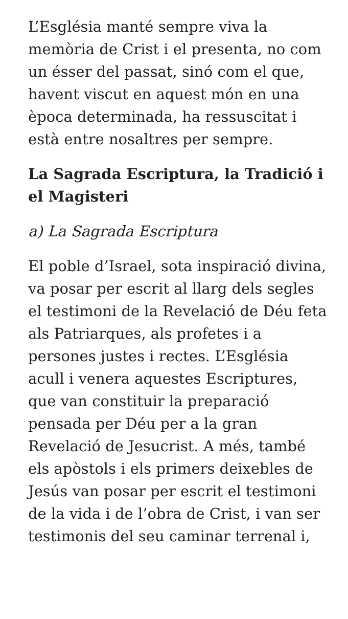L’Església manté sempre viva la memòria de Crist i el presenta, no com un ésser del passat, sinó com el que, havent viscut en aquest món en una època determinada, ha ressuscitat i està entre nosaltres per sempre.
La Sagrada Escriptura, la Tradició i el Magisteri
a) La Sagrada Escriptura
El poble d’Israel, sota inspiració divina, va posar per escrit al llarg dels segles el testimoni de la Revelació de Déu feta als Patriarques, als profetes i a persones justes i rectes. L’Església acull i venera aquestes Escriptures, que van constituir la preparació pensada per Déu per a la gran Revelació de Jesucrist. A més, també els apòstols i els primers deixebles de Jesús van posar per escrit el testimoni de la vida i de l’obra de Crist, i van ser testimonis del seu caminar terrenal i,